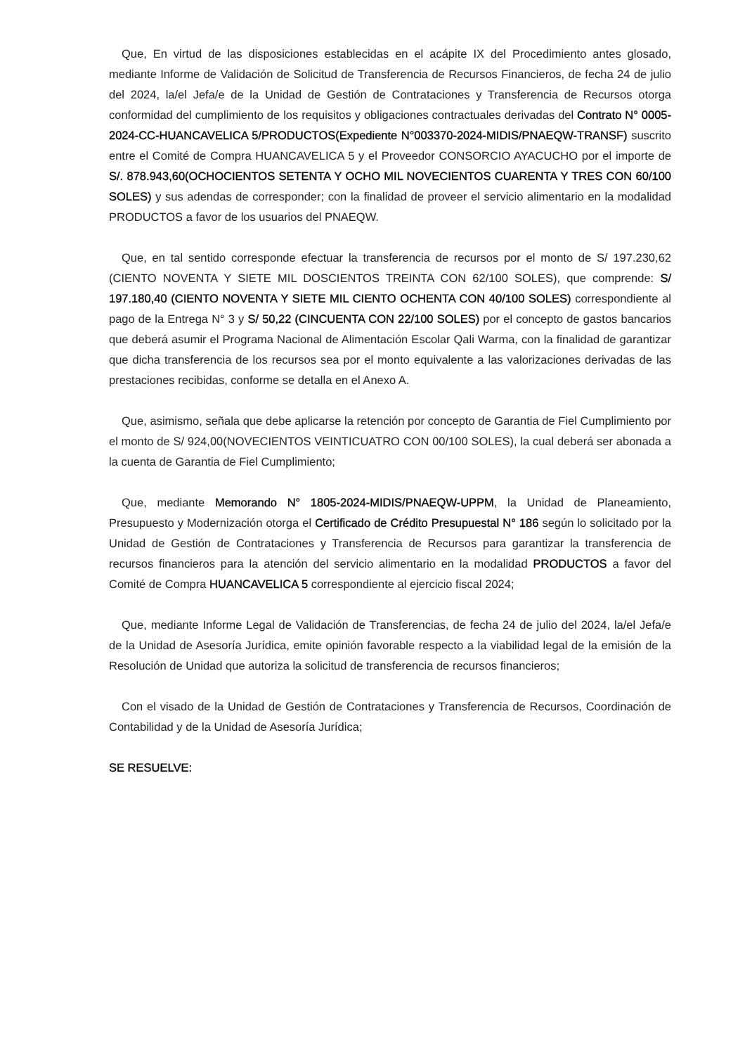Que, En virtud de las disposiciones establecidas en el acápite IX del Procedimiento antes glosado, mediante Informe de Validación de Solicitud de Transferencia de Recursos Financieros, de fecha 24 de julio del 2024, la/el Jefa/e de la Unidad de Gestión de Contrataciones y Transferencia de Recursos otorga conformidad del cumplimiento de los requisitos y obligaciones contractuales derivadas del Contrato N° 0005-2024-CC-HUANCAVELICA 5/PRODUCTOS(Expediente N°003370-2024-MIDIS/PNAEQW-TRANSF) suscrito entre el Comité de Compra HUANCAVELICA 5 y el Proveedor CONSORCIO AYACUCHO por el importe de S/. 878.943,60(OCHOCIENTOS SETENTA Y OCHO MIL NOVECIENTOS CUARENTA Y TRES CON 60/100 SOLES) y sus adendas de corresponder; con la finalidad de proveer el servicio alimentario en la modalidad PRODUCTOS a favor de los usuarios del PNAEQW.
Que, en tal sentido corresponde efectuar la transferencia de recursos por el monto de S/ 197.230,62 (CIENTO NOVENTA Y SIETE MIL DOSCIENTOS TREINTA CON 62/100 SOLES), que comprende: S/ 197.180,40 (CIENTO NOVENTA Y SIETE MIL CIENTO OCHENTA CON 40/100 SOLES) correspondiente al pago de la Entrega N° 3 y S/ 50,22 (CINCUENTA CON 22/100 SOLES) por el concepto de gastos bancarios que deberá asumir el Programa Nacional de Alimentación Escolar Qali Warma, con la finalidad de garantizar que dicha transferencia de los recursos sea por el monto equivalente a las valorizaciones derivadas de las prestaciones recibidas, conforme se detalla en el Anexo A.
Que, asimismo, señala que debe aplicarse la retención por concepto de Garantia de Fiel Cumplimiento por el monto de S/ 924,00(NOVECIENTOS VEINTICUATRO CON 00/100 SOLES), la cual deberá ser abonada a la cuenta de Garantia de Fiel Cumplimiento;
Que, mediante Memorando N° 1805-2024-MIDIS/PNAEQW-UPPM, la Unidad de Planeamiento, Presupuesto y Modernización otorga el Certificado de Crédito Presupuestal N° 186 según lo solicitado por la Unidad de Gestión de Contrataciones y Transferencia de Recursos para garantizar la transferencia de recursos financieros para la atención del servicio alimentario en la modalidad PRODUCTOS a favor del Comité de Compra HUANCAVELICA 5 correspondiente al ejercicio fiscal 2024;
Que, mediante Informe Legal de Validación de Transferencias, de fecha 24 de julio del 2024, la/el Jefa/e de la Unidad de Asesoría Jurídica, emite opinión favorable respecto a la viabilidad legal de la emisión de la Resolución de Unidad que autoriza la solicitud de transferencia de recursos financieros;
Con el visado de la Unidad de Gestión de Contrataciones y Transferencia de Recursos, Coordinación de Contabilidad y de la Unidad de Asesoría Jurídica;
SE RESUELVE: